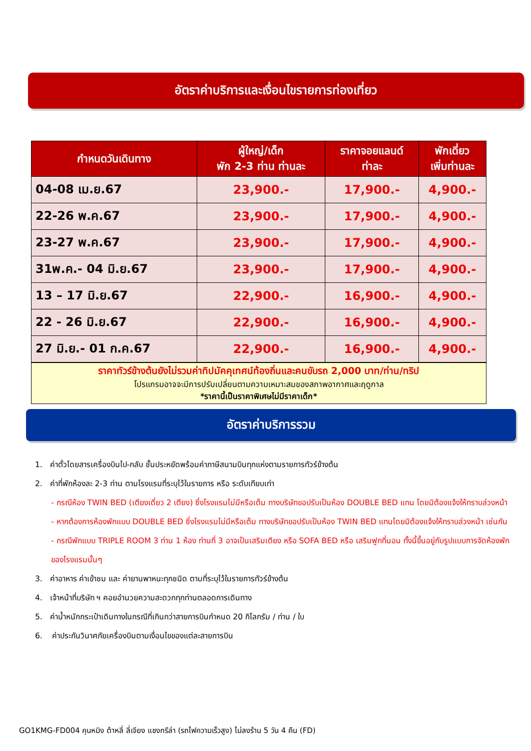อัตราค่าบริการและเงื่อนไขรายการท่องเที่ยว
| กำหนดวันเดินทาง | ผู้ใหญ่/เด็ก พัก 2-3 ท่าน ท่านละ | ราคาจอยแลนด์ ท่าละ | พักเดี่ยว เพิ่มท่านละ |
| --- | --- | --- | --- |
| 04-08 เม.ย.67 | 23,900.- | 17,900.- | 4,900.- |
| 22-26 พ.ค.67 | 23,900.- | 17,900.- | 4,900.- |
| 23-27 พ.ค.67 | 23,900.- | 17,900.- | 4,900.- |
| 31พ.ค.- 04 มิ.ย.67 | 23,900.- | 17,900.- | 4,900.- |
| 13 – 17 มิ.ย.67 | 22,900.- | 16,900.- | 4,900.- |
| 22 - 26 มิ.ย.67 | 22,900.- | 16,900.- | 4,900.- |
| 27 มิ.ย.- 01 ก.ค.67 | 22,900.- | 16,900.- | 4,900.- |
ราคาทัวร์ข้างต้นยังไม่รวมค่าทิปมัคคุเทศน์ท้องถิ่นและคนขับรถ 2,000 บาท/ท่าน/ทริป
โปรแกรมอาจจะมีการปรับเปลี่ยนตามความเหมาะสมของสภาพอากาศและฤดูกาล
*ราคานี้เป็นราคาพิเศษไม่มีราคาเด็ก*
อัตราค่าบริการรวม
1. ค่าตั๋วโดยสารเครื่องบินไป-กลับ ชั้นประหยัดพร้อมค่าภาษีสนามบินทุกแห่งตามรายการทัวร์ข้างต้น
2. ค่าที่พักห้องละ 2-3 ท่าน ตามโรงแรมที่ระบุไว้ในรายการ หรือ ระดับเทียบเท่า
- กรณีห้อง TWIN BED (เตียงเดี่ยว 2 เตียง) ซึ่งโรงแรมไม่มีหรือเต็ม ทางบริษัทขอปรับเป็นห้อง DOUBLE BED แทน โดยมิต้องแจ้งให้ทราบล่วงหน้า
- หากต้องการห้องพักแบบ DOUBLE BED ซึ่งโรงแรมไม่มีหรือเต็ม ทางบริษัทขอปรับเป็นห้อง TWIN BED แทนโดยมิต้องแจ้งให้ทราบล่วงหน้า เช่นกัน
- กรณีพักแบบ TRIPLE ROOM 3 ท่าน 1 ห้อง ท่านที่ 3 อาจเป็นเสริมเตียง หรือ SOFA BED หรือ เสริมฟูกที่นอน ทั้งนี้ขึ้นอยู่กับรูปแบบการจัดห้องพักของโรงแรมนั้นๆ
3. ค่าอาหาร ค่าเข้าชม และ ค่ายานพาหนะทุกชนิด ตามที่ระบุไว้ในรายการทัวร์ข้างต้น
4. เจ้าหน้าที่บริษัท ฯ คอยอำนวยความสะดวกทุกท่านตลอดการเดินทาง
5. ค่าน้ำหนักกระเป๋าเดินทางในกรณีที่เกินกว่าสายการบินกำหนด 20 กิโลกรัม / ท่าน / ใบ
6. ค่าประกันวินาศภัยเครื่องบินตามเงื่อนไขของแต่ละสายการบิน
GO1KMG-FD004 คุนหมิง ต้าหลี่ ลี่เจียง แชงกรีล่า (รถไฟความเร็วสูง) ไม่ลงร้าน 5 วัน 4 คืน (FD)